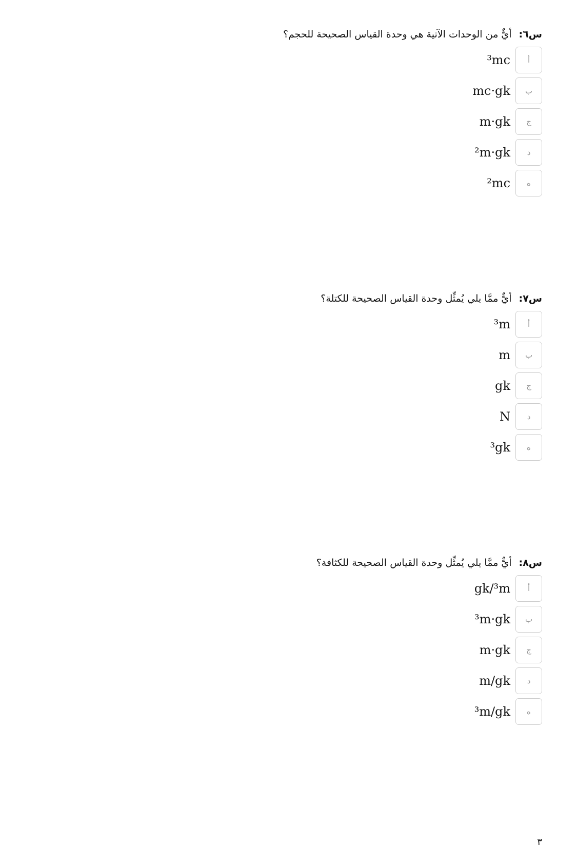س٦: أيٌّ من الوحدات الآتية هي وحدة القياس الصحيحة للحجم؟
أ
³mc
ب
mc·gk
ج
m·gk
د
²m·gk
ه
²mc
س٧: أيٌّ ممَّا يلي يُمثِّل وحدة القياس الصحيحة للكتلة؟
أ
³m
ب
m
ج
gk
د
N
ه
³gk
س٨: أيٌّ ممَّا يلي يُمثِّل وحدة القياس الصحيحة للكثافة؟
أ
gk/³m
ب
³m·gk
ج
m·gk
د
m/gk
ه
³m/gk
٣